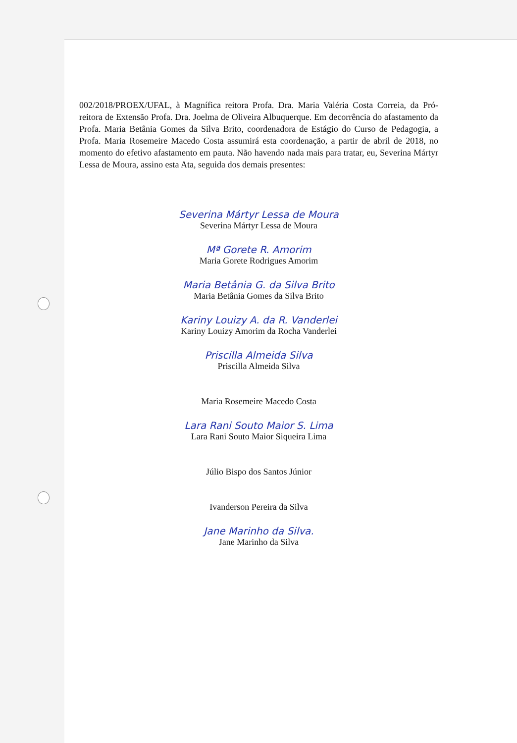002/2018/PROEX/UFAL, à Magnífica reitora Profa. Dra. Maria Valéria Costa Correia, da Pró-reitora de Extensão Profa. Dra. Joelma de Oliveira Albuquerque. Em decorrência do afastamento da Profa. Maria Betânia Gomes da Silva Brito, coordenadora de Estágio do Curso de Pedagogia, a Profa. Maria Rosemeire Macedo Costa assumirá esta coordenação, a partir de abril de 2018, no momento do efetivo afastamento em pauta. Não havendo nada mais para tratar, eu, Severina Mártyr Lessa de Moura, assino esta Ata, seguida dos demais presentes:
Severina Mártyr Lessa de Moura
Severina Mártyr Lessa de Moura
Mª Gorete R. Amorim
Maria Gorete Rodrigues Amorim
Maria Betânia G. da Silva Brito
Maria Betânia Gomes da Silva Brito
Kariny Louizy A. da R. Vanderlei
Kariny Louizy Amorim da Rocha Vanderlei
Priscilla Almeida Silva
Priscilla Almeida Silva
Maria Rosemeire Macedo Costa
Lara Rani Souto Maior S. Lima
Lara Rani Souto Maior Siqueira Lima
Júlio Bispo dos Santos Júnior
Ivanderson Pereira da Silva
Jane Marinho da Silva.
Jane Marinho da Silva